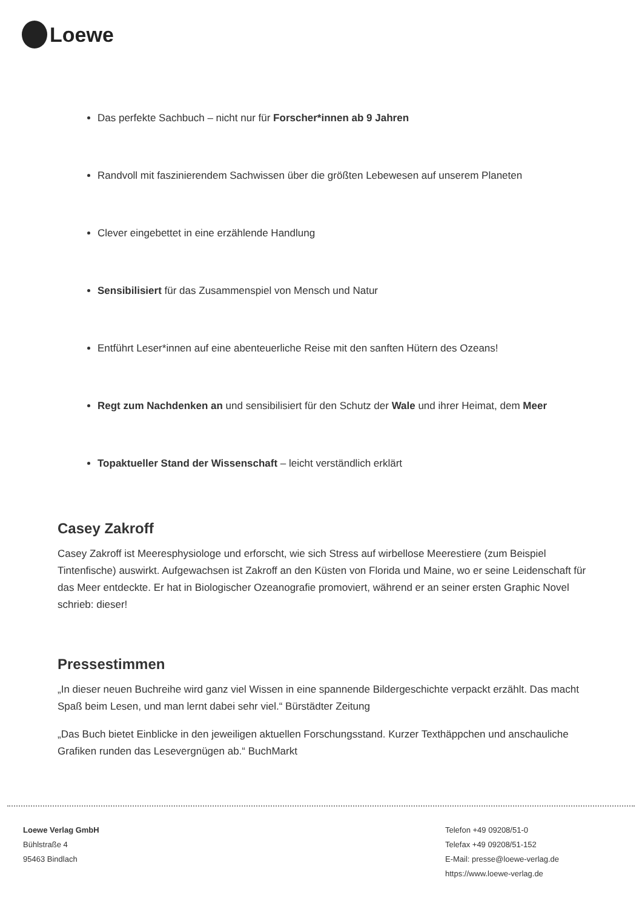Loewe
Das perfekte Sachbuch – nicht nur für Forscher*innen ab 9 Jahren
Randvoll mit faszinierendem Sachwissen über die größten Lebewesen auf unserem Planeten
Clever eingebettet in eine erzählende Handlung
Sensibilisiert für das Zusammenspiel von Mensch und Natur
Entführt Leser*innen auf eine abenteuerliche Reise mit den sanften Hütern des Ozeans!
Regt zum Nachdenken an und sensibilisiert für den Schutz der Wale und ihrer Heimat, dem Meer
Topaktueller Stand der Wissenschaft – leicht verständlich erklärt
Casey Zakroff
Casey Zakroff ist Meeresphysiologe und erforscht, wie sich Stress auf wirbellose Meerestiere (zum Beispiel Tintenfische) auswirkt. Aufgewachsen ist Zakroff an den Küsten von Florida und Maine, wo er seine Leidenschaft für das Meer entdeckte. Er hat in Biologischer Ozeanografie promoviert, während er an seiner ersten Graphic Novel schrieb: dieser!
Pressestimmen
„In dieser neuen Buchreihe wird ganz viel Wissen in eine spannende Bildergeschichte verpackt erzählt. Das macht Spaß beim Lesen, und man lernt dabei sehr viel.“ Bürstädter Zeitung
„Das Buch bietet Einblicke in den jeweiligen aktuellen Forschungsstand. Kurzer Texthäppchen und anschauliche Grafiken runden das Lesevergnügen ab.“ BuchMarkt
Loewe Verlag GmbH
Bühlstraße 4
95463 Bindlach
Telefon +49 09208/51-0
Telefax +49 09208/51-152
E-Mail: presse@loewe-verlag.de
https://www.loewe-verlag.de